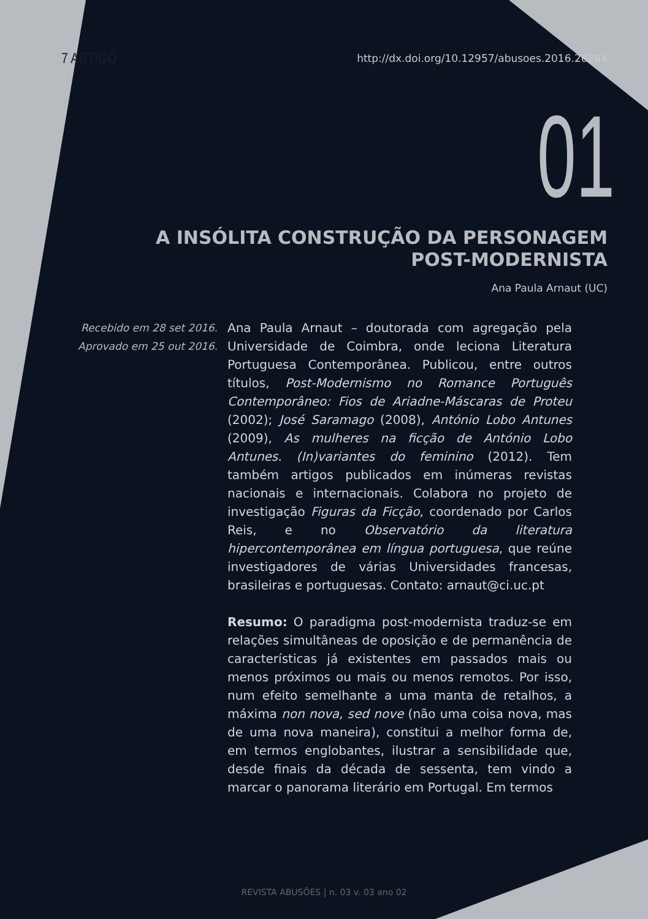7 ARTIGO http://dx.doi.org/10.12957/abusoes.2016.26284
01
A INSÓLITA CONSTRUÇÃO DA PERSONAGEM
POST-MODERNISTA
Ana Paula Arnaut (UC)
Recebido em 28 set 2016.
Aprovado em 25 out 2016.
Ana Paula Arnaut – doutorada com agregação pela Universidade de Coimbra, onde leciona Literatura Portuguesa Contemporânea. Publicou, entre outros títulos, Post-Modernismo no Romance Português Contemporâneo: Fios de Ariadne-Máscaras de Proteu (2002); José Saramago (2008), António Lobo Antunes (2009), As mulheres na ficção de António Lobo Antunes. (In)variantes do feminino (2012). Tem também artigos publicados em inúmeras revistas nacionais e internacionais. Colabora no projeto de investigação Figuras da Ficção, coordenado por Carlos Reis, e no Observatório da literatura hipercontemporânea em língua portuguesa, que reúne investigadores de várias Universidades francesas, brasileiras e portuguesas. Contato: arnaut@ci.uc.pt
Resumo: O paradigma post-modernista traduz-se em relações simultâneas de oposição e de permanência de características já existentes em passados mais ou menos próximos ou mais ou menos remotos. Por isso, num efeito semelhante a uma manta de retalhos, a máxima non nova, sed nove (não uma coisa nova, mas de uma nova maneira), constitui a melhor forma de, em termos englobantes, ilustrar a sensibilidade que, desde finais da década de sessenta, tem vindo a marcar o panorama literário em Portugal. Em termos
REVISTA ABUSÕES | n. 03 v. 03 ano 02